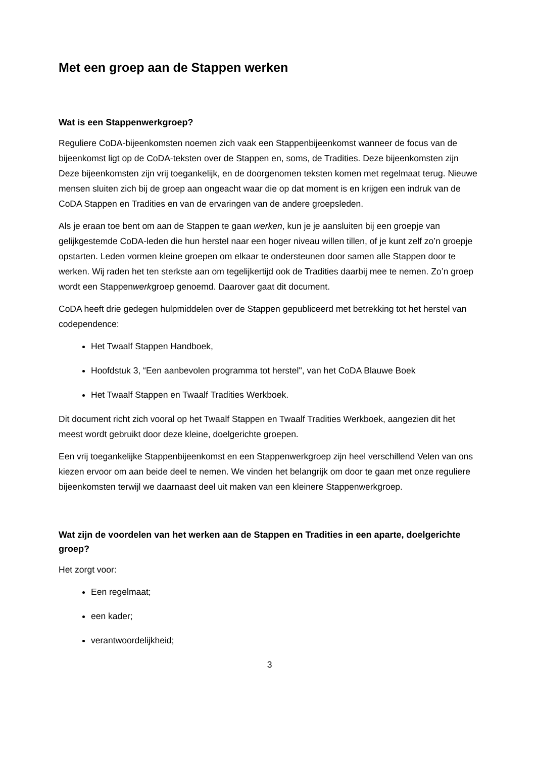Met een groep aan de Stappen werken
Wat is een Stappenwerkgroep?
Reguliere CoDA-bijeenkomsten noemen zich vaak een Stappenbijeenkomst wanneer de focus van de bijeenkomst ligt op de CoDA-teksten over de Stappen en, soms, de Tradities. Deze bijeenkomsten zijn Deze bijeenkomsten zijn vrij toegankelijk, en de doorgenomen teksten komen met regelmaat terug. Nieuwe mensen sluiten zich bij de groep aan ongeacht waar die op dat moment is en krijgen een indruk van de CoDA Stappen en Tradities en van de ervaringen van de andere groepsleden.
Als je eraan toe bent om aan de Stappen te gaan werken, kun je je aansluiten bij een groepje van gelijkgestemde CoDA-leden die hun herstel naar een hoger niveau willen tillen, of je kunt zelf zo’n groepje opstarten. Leden vormen kleine groepen om elkaar te ondersteunen door samen alle Stappen door te werken. Wij raden het ten sterkste aan om tegelijkertijd ook de Tradities daarbij mee te nemen. Zo’n groep wordt een Stappenwerkgroep genoemd. Daarover gaat dit document.
CoDA heeft drie gedegen hulpmiddelen over de Stappen gepubliceerd met betrekking tot het herstel van codependence:
Het Twaalf Stappen Handboek,
Hoofdstuk 3, “Een aanbevolen programma tot herstel", van het CoDA Blauwe Boek
Het Twaalf Stappen en Twaalf Tradities Werkboek.
Dit document richt zich vooral op het Twaalf Stappen en Twaalf Tradities Werkboek, aangezien dit het meest wordt gebruikt door deze kleine, doelgerichte groepen.
Een vrij toegankelijke Stappenbijeenkomst en een Stappenwerkgroep zijn heel verschillend Velen van ons kiezen ervoor om aan beide deel te nemen. We vinden het belangrijk om door te gaan met onze reguliere bijeenkomsten terwijl we daarnaast deel uit maken van een kleinere Stappenwerkgroep.
Wat zijn de voordelen van het werken aan de Stappen en Tradities in een aparte, doelgerichte groep?
Het zorgt voor:
Een regelmaat;
een kader;
verantwoordelijkheid;
3